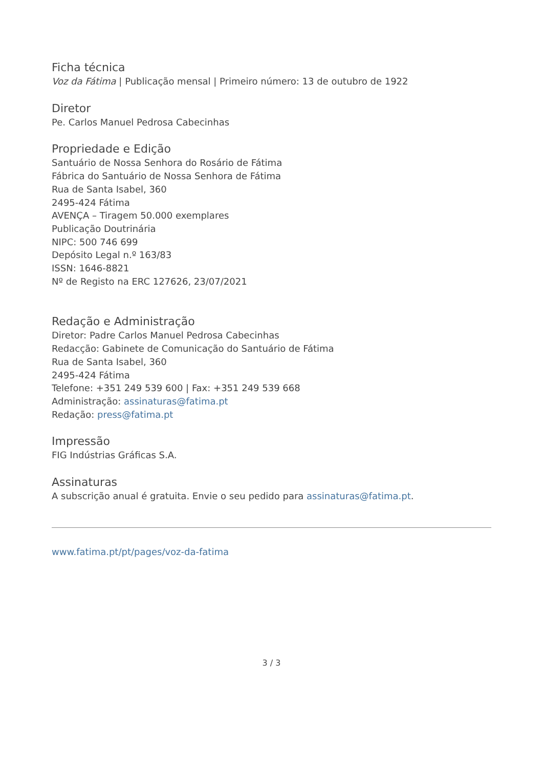Ficha técnica
Voz da Fátima | Publicação mensal | Primeiro número: 13 de outubro de 1922
Diretor
Pe. Carlos Manuel Pedrosa Cabecinhas
Propriedade e Edição
Santuário de Nossa Senhora do Rosário de Fátima
Fábrica do Santuário de Nossa Senhora de Fátima
Rua de Santa Isabel, 360
2495-424 Fátima
AVENÇA – Tiragem 50.000 exemplares
Publicação Doutrinária
NIPC: 500 746 699
Depósito Legal n.º 163/83
ISSN: 1646-8821
Nº de Registo na ERC 127626, 23/07/2021
Redação e Administração
Diretor: Padre Carlos Manuel Pedrosa Cabecinhas
Redacção: Gabinete de Comunicação do Santuário de Fátima
Rua de Santa Isabel, 360
2495-424 Fátima
Telefone: +351 249 539 600 | Fax: +351 249 539 668
Administração: assinaturas@fatima.pt
Redação: press@fatima.pt
Impressão
FIG Indústrias Gráficas S.A.
Assinaturas
A subscrição anual é gratuita. Envie o seu pedido para assinaturas@fatima.pt.
www.fatima.pt/pt/pages/voz-da-fatima
3 / 3